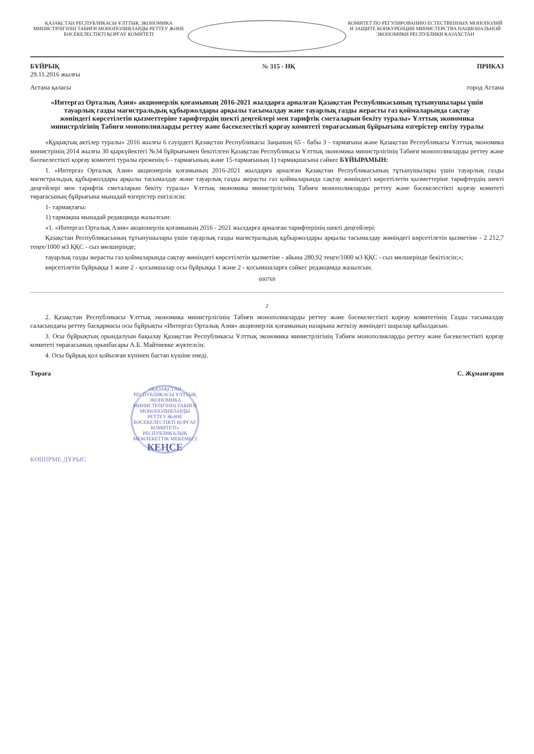ҚАЗАҚСТАН РЕСПУБЛИКАСЫ ҰЛТТЫҚ ЭКОНОМИКА МИНИСТРЛІГІНІҢ ТАБИҒИ МОНОПОЛИЯЛАРДЫ РЕТТЕУ ЖӘНЕ БӘСЕКЕЛЕСТІКТІ ҚОРҒАУ КОМИТЕТІ
КОМИТЕТ ПО РЕГУЛИРОВАНИЮ ЕСТЕСТВЕННЫХ МОНОПОЛИЙ И ЗАЩИТЕ КОНКУРЕНЦИИ МИНИСТЕРСТВА НАЦИОНАЛЬНОЙ ЭКОНОМИКИ РЕСПУБЛИКИ КАЗАХСТАН
БҰЙРЫҚ
29.11.2016 жылғы
№ 315 - НҚ ПРИКАЗ
Астана қаласы город Астана
«Интергаз Орталық Азия» акционерлік қоғамының 2016-2021 жылдарға арналған Қазақстан Республикасының тұтынушылары үшін тауарлық газды магистральдық құбыржолдары арқылы тасымалдау және тауарлық газды жерасты газ қоймаларында сақтау жөніндегі көрсетілетін қызметтеріне тарифтердің шекті деңгейлері мен тарифтік сметаларын бекіту туралы» Ұлттық экономика министрлігінің Табиғи монополияларды реттеу және бәсекелестікті қорғау комитеті төрағасының бұйрығына өзгерістер енгізу туралы
«Құқықтық актілер туралы» 2016 жылғы 6 сәуірдегі Қазақстан Республикасы Заңының 65 - бабы 3 - тармағына және Қазақстан Республикасы Ұлттық экономика министрінің 2014 жылғы 30 қыркүйектегі №34 бұйрығымен бекітілген Қазақстан Республикасы Ұлттық экономика министрлігінің Табиғи монополияларды реттеу және бәсекелестікті қорғау комитеті туралы ереженің 6 - тармағының және 15-тармағының 1) тармақшасына сәйкес БҰЙЫРАМЫН:
1. «Интергаз Орталық Азия» акционерлік қоғамының 2016-2021 жылдарға арналған Қазақстан Республикасының тұтынушылары үшін тауарлық газды магистральдық құбыржолдары арқылы тасымалдау және тауарлық газды жерасты газ қоймаларында сақтау жөніндегі көрсетілетін қызметтеріне тарифтердің шекті деңгейлері мен тарифтік сметаларын бекіту туралы» Ұлттық экономика министрлігінің Табиғи монополияларды реттеу және бәсекелестікті қорғау комитеті төрағасының бұйрығына мынадай өзгерістер енгізілсін:
1- тармақтағы:
1) тармақша мынадай редакцияда жазылсын:
«1. «Интергаз Орталық Азия» акционерлік қоғамының 2016 - 2021 жылдарға арналған тарифтерінің шекті деңгейлері:
Қазақстан Республикасының тұтынушылары үшін тауарлық газды магистральдық құбыржолдары арқылы тасымалдау жөніндегі көрсетілетін қызметіне - 2 212,7 теңге/1000 м3 ҚҚС - сыз мөлшерінде;
тауарлық газды жерасты газ қоймаларында сақтау жөніндегі көрсетілетін қызметіне - айына 280,92 теңге/1000 м3 ҚҚС - сыз мөлшерінде бекітілсін;»;
көрсетілетін бұйрыққа 1 және 2 - қосымшалар осы бұйрыққа 1 және 2 - қосымшаларға сәйкес редакцияда жазылсын.
000769
2
2. Қазақстан Республикасы Ұлттық экономика министрлігінің Табиғи монополияларды реттеу және бәсекелестікті қорғау комитетінің Газды тасымалдау саласындағы реттеу басқармасы осы бұйрықты «Интергаз Орталық Азия» акционерлік қоғамының назарына жеткізу жөніндегі шаралар қабылдасын.
3. Осы бұйрықтың орындалуын бақылау Қазақстан Республикасы Ұлттық экономика министрлігінің Табиғи монополияларды реттеу және бәсекелестікті қорғау комитеті төрағасының орынбасары А.Б. Майтиевке жүктелсін.
4. Осы бұйрық қол қойылған күнінен бастап күшіне енеді.
Төраға С. Жұманғарин
«ҚАЗАҚСТАН РЕСПУБЛИКАСЫ ҰЛТТЫҚ ЭКОНОМИКА МИНИСТРЛІГІНІҢ ТАБИҒИ МОНОПОЛИЯЛАРДЫ РЕТТЕУ ЖӘНЕ БӘСЕКЕЛЕСТІКТІ ҚОРҒАУ КОМИТЕТІ» РЕСПУБЛИКАЛЫҚ МЕМЛЕКЕТТІК МЕКЕМЕСІ
КЕҢСЕ
КӨШІРМЕ ДҰРЫС